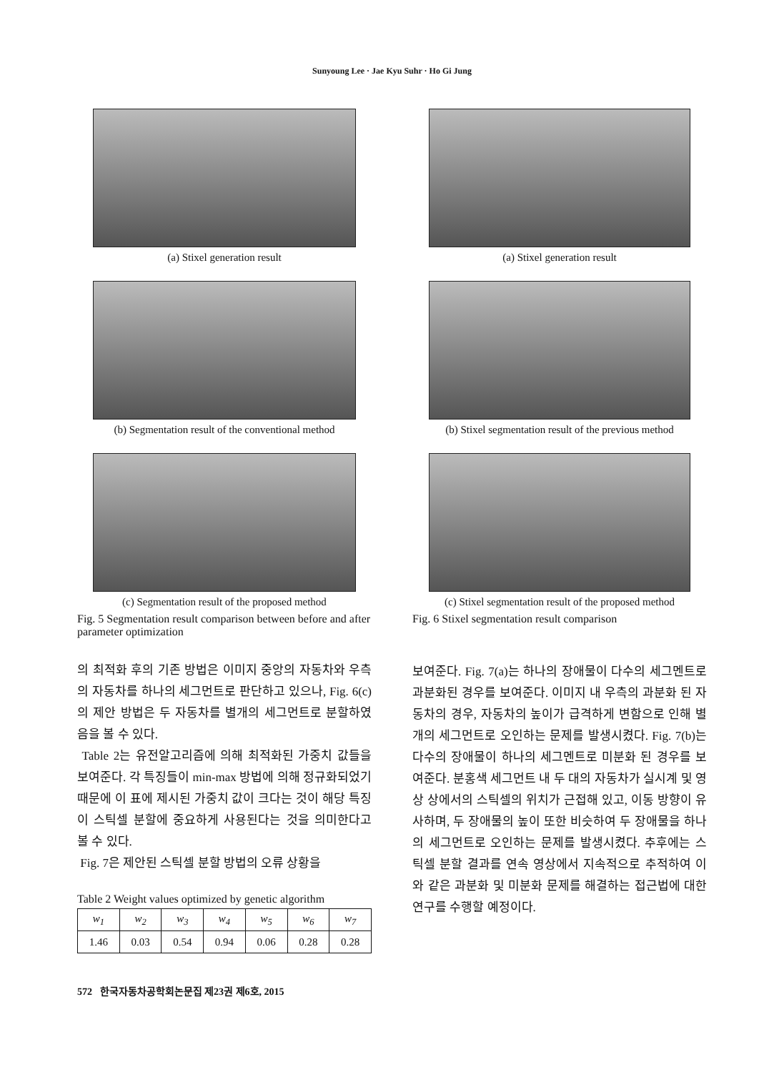Sunyoung Lee · Jae Kyu Suhr · Ho Gi Jung
(a) Stixel generation result
(b) Segmentation result of the conventional method
(c) Segmentation result of the proposed method
Fig. 5 Segmentation result comparison between before and after parameter optimization
의 최적화 후의 기존 방법은 이미지 중앙의 자동차와 우측의 자동차를 하나의 세그먼트로 판단하고 있으나, Fig. 6(c)의 제안 방법은 두 자동차를 별개의 세그먼트로 분할하였음을 볼 수 있다.
Table 2는 유전알고리즘에 의해 최적화된 가중치 값들을 보여준다. 각 특징들이 min-max 방법에 의해 정규화되었기 때문에 이 표에 제시된 가중치 값이 크다는 것이 해당 특징이 스틱셀 분할에 중요하게 사용된다는 것을 의미한다고 볼 수 있다.
Fig. 7은 제안된 스틱셀 분할 방법의 오류 상황을
Table 2 Weight values optimized by genetic algorithm
| w<sub>1</sub> | w<sub>2</sub> | w<sub>3</sub> | w<sub>4</sub> | w<sub>5</sub> | w<sub>6</sub> | w<sub>7</sub> |
| --- | --- | --- | --- | --- | --- | --- |
| 1.46 | 0.03 | 0.54 | 0.94 | 0.06 | 0.28 | 0.28 |
(a) Stixel generation result
(b) Stixel segmentation result of the previous method
(c) Stixel segmentation result of the proposed method
Fig. 6 Stixel segmentation result comparison
보여준다. Fig. 7(a)는 하나의 장애물이 다수의 세그멘트로 과분화된 경우를 보여준다. 이미지 내 우측의 과분화 된 자동차의 경우, 자동차의 높이가 급격하게 변함으로 인해 별개의 세그먼트로 오인하는 문제를 발생시켰다. Fig. 7(b)는 다수의 장애물이 하나의 세그멘트로 미분화 된 경우를 보여준다. 분홍색 세그먼트 내 두 대의 자동차가 실시계 및 영상 상에서의 스틱셀의 위치가 근접해 있고, 이동 방향이 유사하며, 두 장애물의 높이 또한 비슷하여 두 장애물을 하나의 세그먼트로 오인하는 문제를 발생시켰다. 추후에는 스틱셀 분할 결과를 연속 영상에서 지속적으로 추적하여 이와 같은 과분화 및 미분화 문제를 해결하는 접근법에 대한 연구를 수행할 예정이다.
572 한국자동차공학회논문집 제23권 제6호, 2015